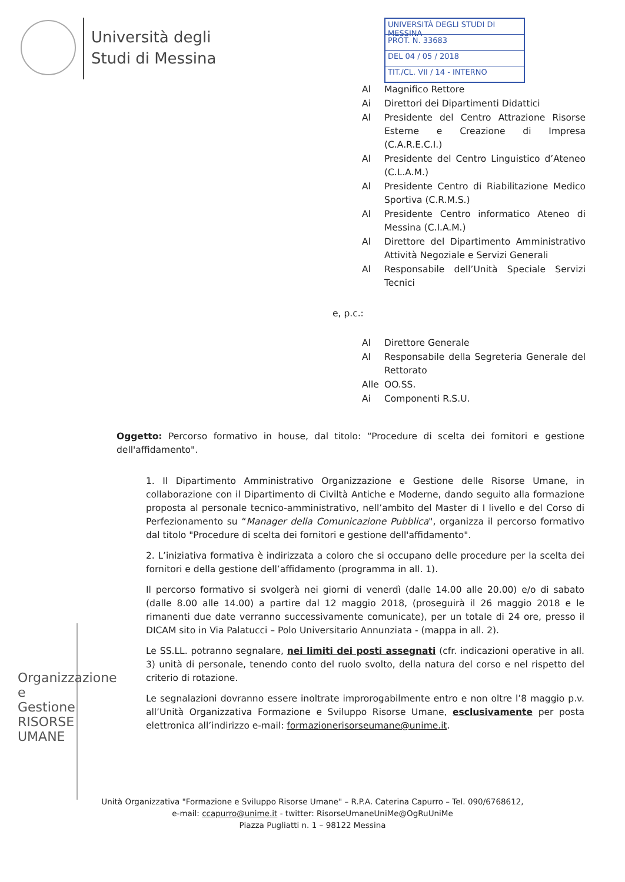Università degli
Studi di Messina
UNIVERSITÀ DEGLI STUDI DI MESSINA
PROT. N. 33683
DEL 04 / 05 / 2018
TIT./CL. VII / 14 - INTERNO
| Al | Magnifico Rettore |
| Ai | Direttori dei Dipartimenti Didattici |
| Al | Presidente del Centro Attrazione Risorse Esterne e Creazione di Impresa (C.A.R.E.C.I.) |
| Al | Presidente del Centro Linguistico d’Ateneo (C.L.A.M.) |
| Al | Presidente Centro di Riabilitazione Medico Sportiva (C.R.M.S.) |
| Al | Presidente Centro informatico Ateneo di Messina (C.I.A.M.) |
| Al | Direttore del Dipartimento Amministrativo Attività Negoziale e Servizi Generali |
| Al | Responsabile dell’Unità Speciale Servizi Tecnici |
e, p.c.:
| Al | Direttore Generale |
| Al | Responsabile della Segreteria Generale del Rettorato |
| Alle | OO.SS. |
| Ai | Componenti R.S.U. |
Oggetto: Percorso formativo in house, dal titolo: “Procedure di scelta dei fornitori e gestione dell'affidamento".
1. Il Dipartimento Amministrativo Organizzazione e Gestione delle Risorse Umane, in collaborazione con il Dipartimento di Civiltà Antiche e Moderne, dando seguito alla formazione proposta al personale tecnico-amministrativo, nell’ambito del Master di I livello e del Corso di Perfezionamento su “Manager della Comunicazione Pubblica", organizza il percorso formativo dal titolo "Procedure di scelta dei fornitori e gestione dell'affidamento".
2. L’iniziativa formativa è indirizzata a coloro che si occupano delle procedure per la scelta dei fornitori e della gestione dell’affidamento (programma in all. 1).
Il percorso formativo si svolgerà nei giorni di venerdì (dalle 14.00 alle 20.00) e/o di sabato (dalle 8.00 alle 14.00) a partire dal 12 maggio 2018, (proseguirà il 26 maggio 2018 e le rimanenti due date verranno successivamente comunicate), per un totale di 24 ore, presso il DICAM sito in Via Palatucci – Polo Universitario Annunziata - (mappa in all. 2).
Le SS.LL. potranno segnalare, nei limiti dei posti assegnati (cfr. indicazioni operative in all. 3) unità di personale, tenendo conto del ruolo svolto, della natura del corso e nel rispetto del criterio di rotazione.
Le segnalazioni dovranno essere inoltrate improrogabilmente entro e non oltre l’8 maggio p.v. all’Unità Organizzativa Formazione e Sviluppo Risorse Umane, esclusivamente per posta elettronica all’indirizzo e-mail: formazionerisorseumane@unime.it.
Organizzazione e Gestione
RISORSE UMANE
Unità Organizzativa "Formazione e Sviluppo Risorse Umane" – R.P.A. Caterina Capurro – Tel. 090/6768612,
e-mail: ccapurro@unime.it - twitter: RisorseUmaneUniMe@OgRuUniMe
Piazza Pugliatti n. 1 – 98122 Messina